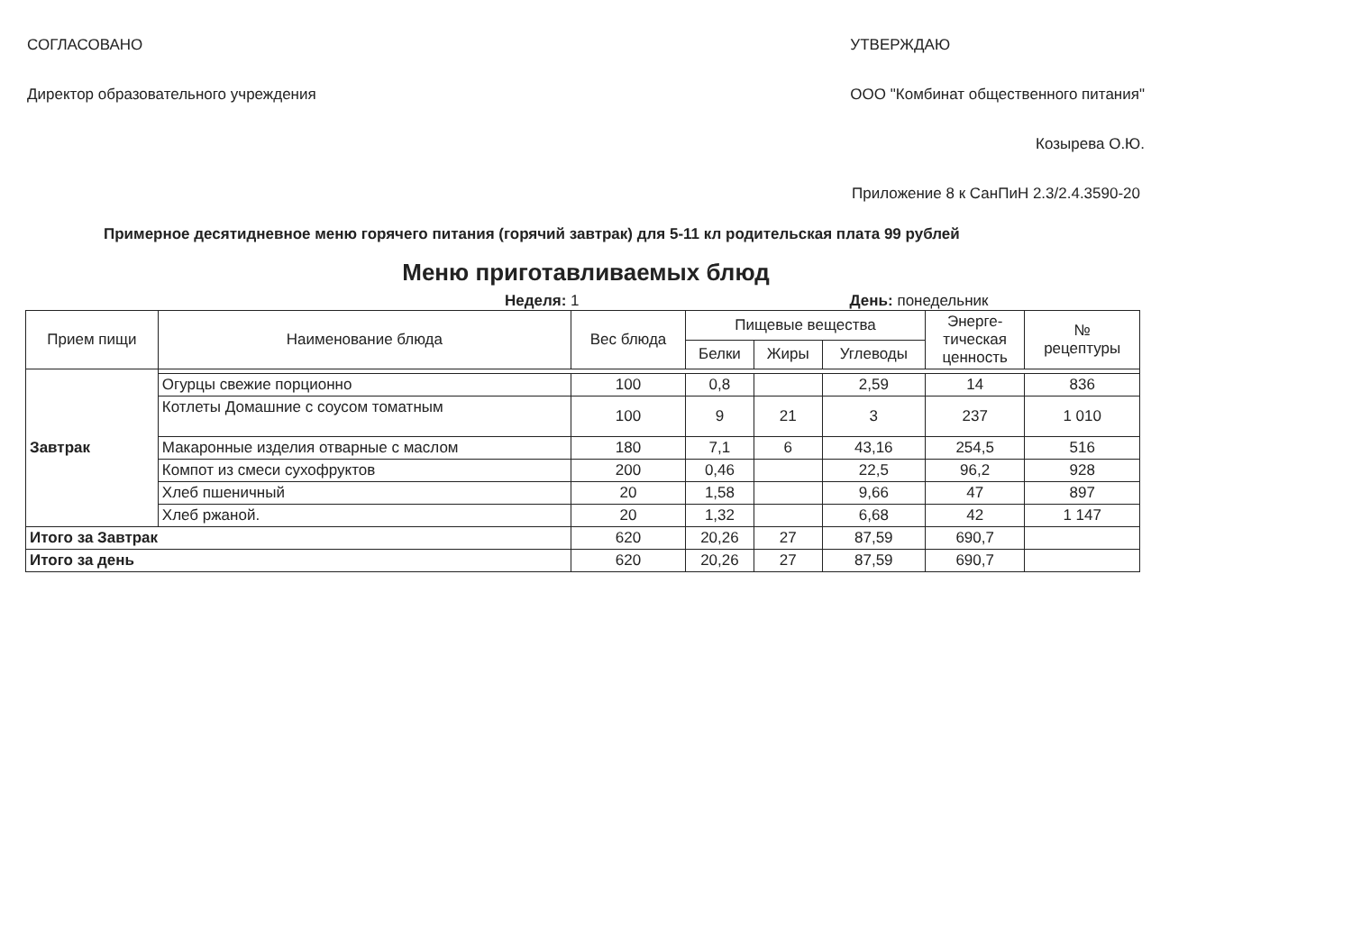СОГЛАСОВАНО
Директор образовательного учреждения
УТВЕРЖДАЮ
ООО "Комбинат общественного питания"
Козырева О.Ю.
Приложение 8 к СанПиН 2.3/2.4.3590-20
Примерное десятидневное меню горячего питания (горячий завтрак) для 5-11 кл родительская плата 99 рублей
Меню приготавливаемых блюд
Неделя: 1 День: понедельник
| Прием пищи | Наименование блюда | Вес блюда | Пищевые вещества | | | Энерге- тическая ценность | № рецептуры |
| --- | --- | --- | --- | --- | --- | --- | --- |
| | | | Белки | Жиры | Углеводы | | |
| Завтрак | | | | | | | |
| | Огурцы свежие порционно | 100 | 0,8 | | 2,59 | 14 | 836 |
| | Котлеты Домашние с соусом томатным | 100 | 9 | 21 | 3 | 237 | 1 010 |
| | Макаронные изделия отварные с маслом | 180 | 7,1 | 6 | 43,16 | 254,5 | 516 |
| | Компот из смеси сухофруктов | 200 | 0,46 | | 22,5 | 96,2 | 928 |
| | Хлеб пшеничный | 20 | 1,58 | | 9,66 | 47 | 897 |
| | Хлеб ржаной. | 20 | 1,32 | | 6,68 | 42 | 1 147 |
| Итого за Завтрак | | 620 | 20,26 | 27 | 87,59 | 690,7 | |
| Итого за день | | 620 | 20,26 | 27 | 87,59 | 690,7 | |